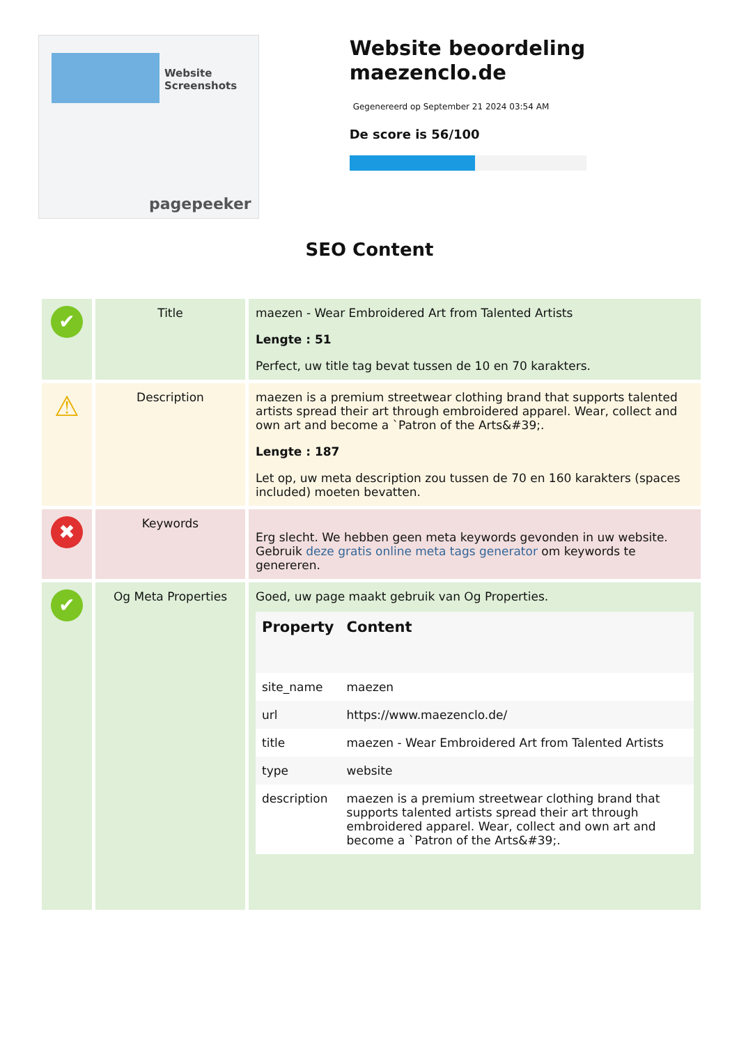Website Screenshots
pagepeeker
Website beoordeling maezenclo.de
Gegenereerd op September 21 2024 03:54 AM
De score is 56/100
SEO Content
| ✔ | Title | maezen - Wear Embroidered Art from Talented Artists Lengte : 51 Perfect, uw title tag bevat tussen de 10 en 70 karakters. |
| ⚠ | Description | maezen is a premium streetwear clothing brand that supports talented artists spread their art through embroidered apparel. Wear, collect and own art and become a `Patron of the Arts&#39;. Lengte : 187 Let op, uw meta description zou tussen de 70 en 160 karakters (spaces included) moeten bevatten. |
| ✖ | Keywords | Erg slecht. We hebben geen meta keywords gevonden in uw website. Gebruik deze gratis online meta tags generator om keywords te genereren. |
| ✔ | Og Meta Properties | Goed, uw page maakt gebruik van Og Properties. / Property / Content / / --- / --- / / site_name / maezen / / url / https://www.maezenclo.de/ / / title / maezen - Wear Embroidered Art from Talented Artists / / type / website / / description / maezen is a premium streetwear clothing brand that supports talented artists spread their art through embroidered apparel. Wear, collect and own art and become a `Patron of the Arts&#39;. / |